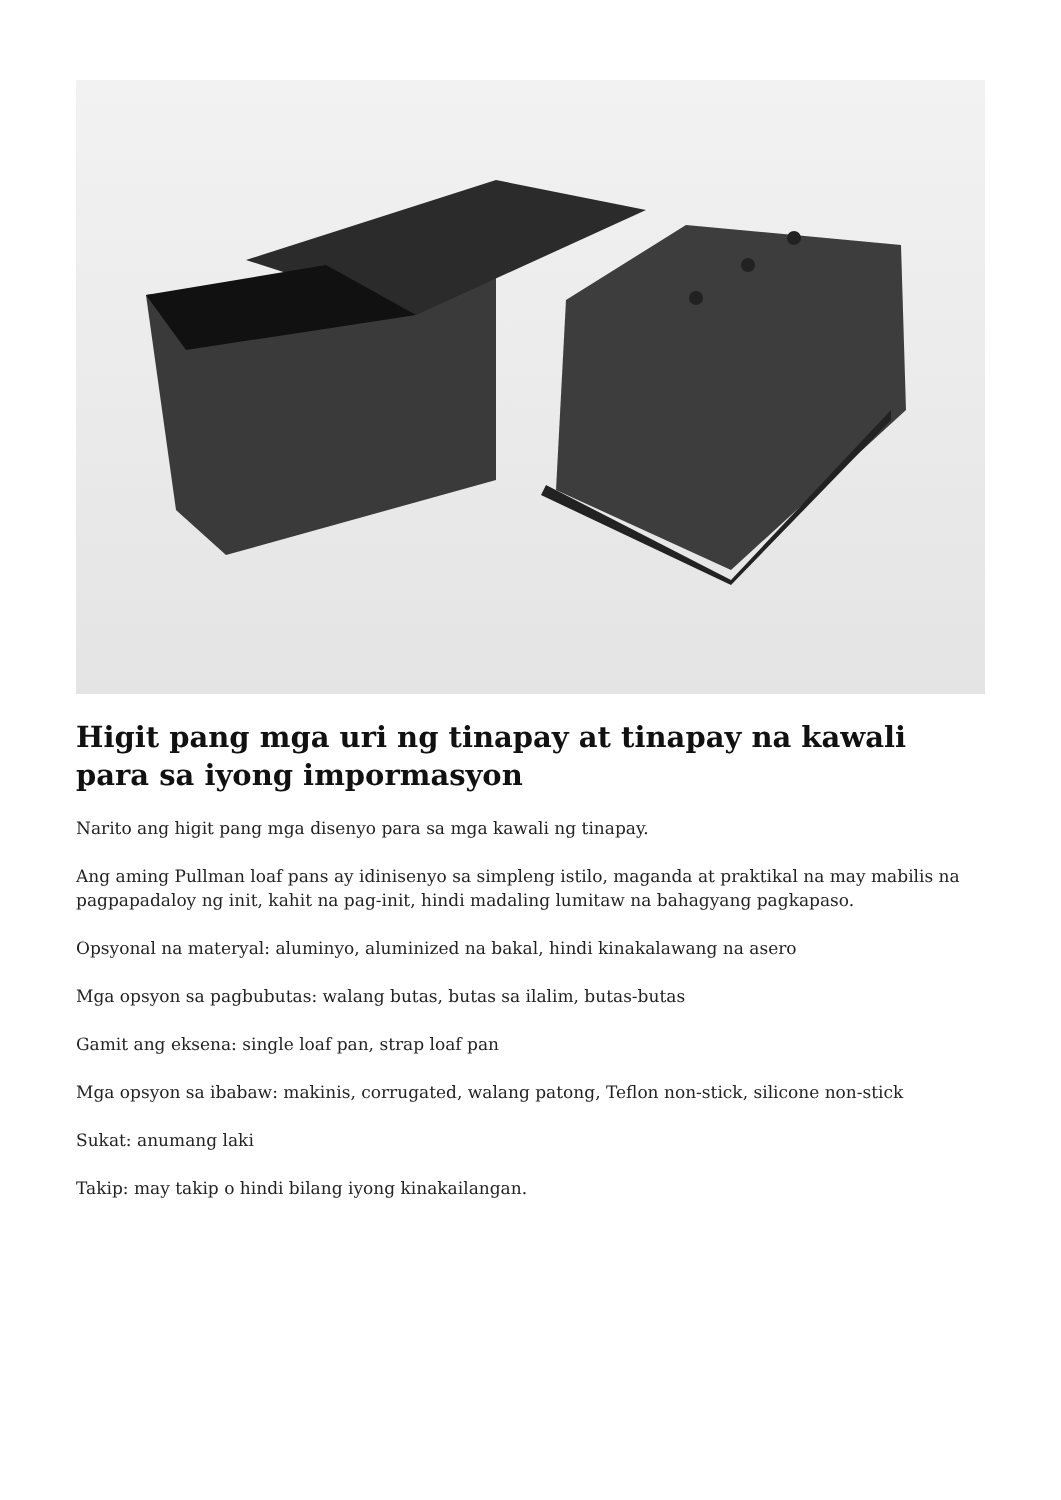Higit pang mga uri ng tinapay at tinapay na kawali para sa iyong impormasyon
Narito ang higit pang mga disenyo para sa mga kawali ng tinapay.
Ang aming Pullman loaf pans ay idinisenyo sa simpleng istilo, maganda at praktikal na may mabilis na pagpapadaloy ng init, kahit na pag-init, hindi madaling lumitaw na bahagyang pagkapaso.
Opsyonal na materyal: aluminyo, aluminized na bakal, hindi kinakalawang na asero
Mga opsyon sa pagbubutas: walang butas, butas sa ilalim, butas-butas
Gamit ang eksena: single loaf pan, strap loaf pan
Mga opsyon sa ibabaw: makinis, corrugated, walang patong, Teflon non-stick, silicone non-stick
Sukat: anumang laki
Takip: may takip o hindi bilang iyong kinakailangan.